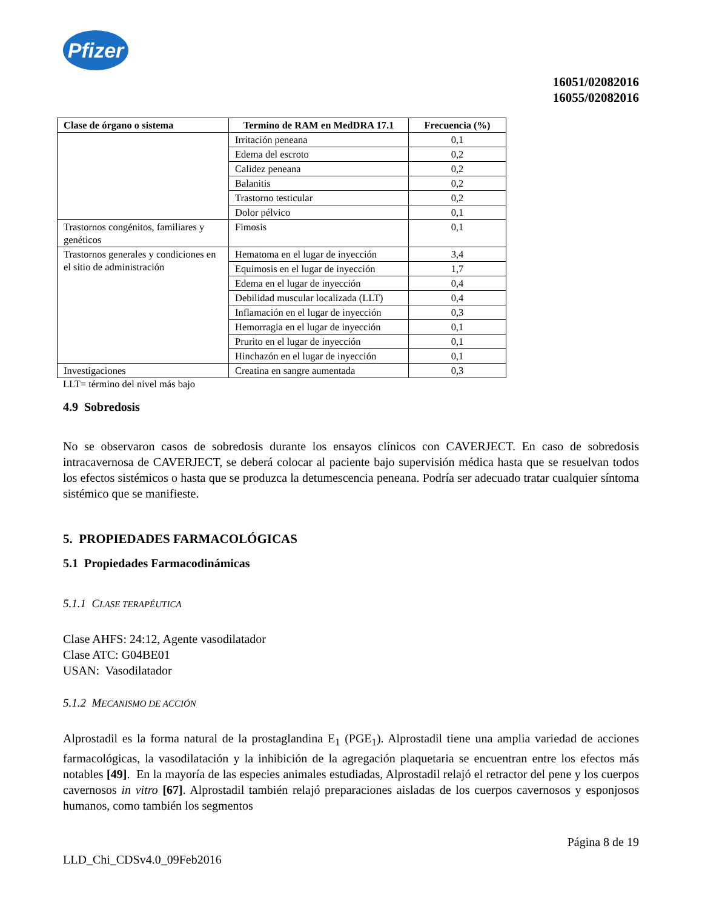Pfizer
16051/02082016
16055/02082016
| Clase de órgano o sistema | Termino de RAM en MedDRA 17.1 | Frecuencia (%) |
| --- | --- | --- |
| | Irritación peneana | 0,1 |
| | Edema del escroto | 0,2 |
| | Calidez peneana | 0,2 |
| | Balanitis | 0,2 |
| | Trastorno testicular | 0,2 |
| | Dolor pélvico | 0,1 |
| Trastornos congénitos, familiares y genéticos | Fimosis | 0,1 |
| Trastornos generales y condiciones en el sitio de administración | Hematoma en el lugar de inyección | 3,4 |
| | Equimosis en el lugar de inyección | 1,7 |
| | Edema en el lugar de inyección | 0,4 |
| | Debilidad muscular localizada (LLT) | 0,4 |
| | Inflamación en el lugar de inyección | 0,3 |
| | Hemorragia en el lugar de inyección | 0,1 |
| | Prurito en el lugar de inyección | 0,1 |
| | Hinchazón en el lugar de inyección | 0,1 |
| Investigaciones | Creatina en sangre aumentada | 0,3 |
LLT= término del nivel más bajo
4.9 Sobredosis
No se observaron casos de sobredosis durante los ensayos clínicos con CAVERJECT. En caso de sobredosis intracavernosa de CAVERJECT, se deberá colocar al paciente bajo supervisión médica hasta que se resuelvan todos los efectos sistémicos o hasta que se produzca la detumescencia peneana. Podría ser adecuado tratar cualquier síntoma sistémico que se manifieste.
5. PROPIEDADES FARMACOLÓGICAS
5.1 Propiedades Farmacodinámicas
5.1.1 CLASE TERAPÉUTICA
Clase AHFS: 24:12, Agente vasodilatador
Clase ATC: G04BE01
USAN: Vasodilatador
5.1.2 MECANISMO DE ACCIÓN
Alprostadil es la forma natural de la prostaglandina E<sub>1</sub> (PGE<sub>1</sub>). Alprostadil tiene una amplia variedad de acciones farmacológicas, la vasodilatación y la inhibición de la agregación plaquetaria se encuentran entre los efectos más notables [49]. En la mayoría de las especies animales estudiadas, Alprostadil relajó el retractor del pene y los cuerpos cavernosos in vitro [67]. Alprostadil también relajó preparaciones aisladas de los cuerpos cavernosos y esponjosos humanos, como también los segmentos
Página 8 de 19
LLD_Chi_CDSv4.0_09Feb2016